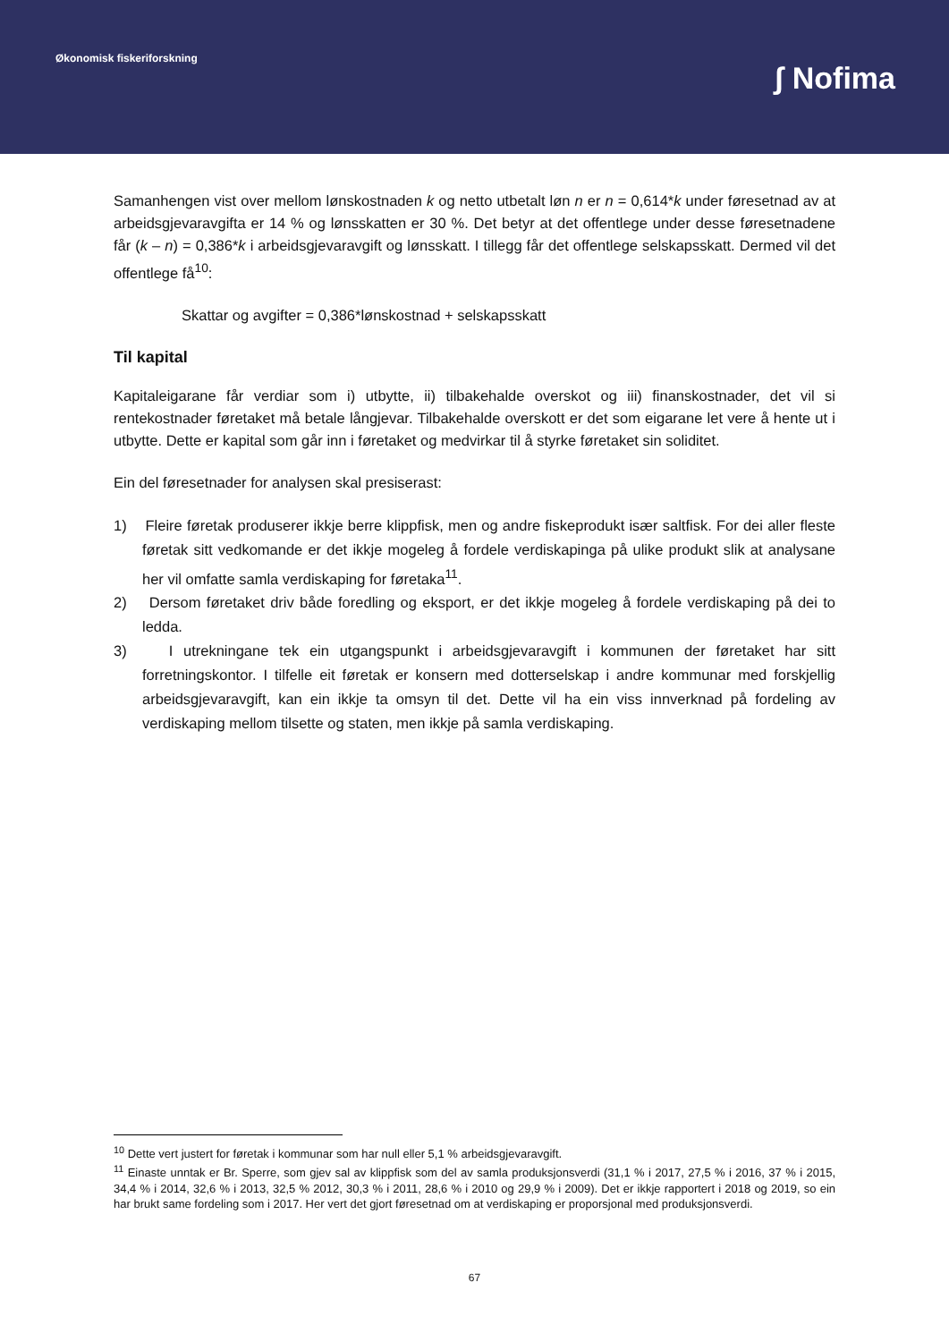Økonomisk fiskeriforskning
ʃ Nofima
Samanhengen vist over mellom lønskostnaden k og netto utbetalt løn n er n = 0,614*k under føresetnad av at arbeidsgjevaravgifta er 14 % og lønsskatten er 30 %. Det betyr at det offentlege under desse føresetnadene får (k – n) = 0,386*k i arbeidsgjevaravgift og lønsskatt. I tillegg får det offentlege selskapsskatt. Dermed vil det offentlege få<sup>10</sup>:
Skattar og avgifter = 0,386*lønskostnad + selskapsskatt
Til kapital
Kapitaleigarane får verdiar som i) utbytte, ii) tilbakehalde overskot og iii) finanskostnader, det vil si rentekostnader føretaket må betale långjevar. Tilbakehalde overskott er det som eigarane let vere å hente ut i utbytte. Dette er kapital som går inn i føretaket og medvirkar til å styrke føretaket sin soliditet.
Ein del føresetnader for analysen skal presiserast:
1) Fleire føretak produserer ikkje berre klippfisk, men og andre fiskeprodukt især saltfisk. For dei aller fleste føretak sitt vedkomande er det ikkje mogeleg å fordele verdiskapinga på ulike produkt slik at analysane her vil omfatte samla verdiskaping for føretaka<sup>11</sup>.
2) Dersom føretaket driv både foredling og eksport, er det ikkje mogeleg å fordele verdiskaping på dei to ledda.
3) I utrekningane tek ein utgangspunkt i arbeidsgjevaravgift i kommunen der føretaket har sitt forretningskontor. I tilfelle eit føretak er konsern med dotterselskap i andre kommunar med forskjellig arbeidsgjevaravgift, kan ein ikkje ta omsyn til det. Dette vil ha ein viss innverknad på fordeling av verdiskaping mellom tilsette og staten, men ikkje på samla verdiskaping.
<sup>10</sup> Dette vert justert for føretak i kommunar som har null eller 5,1 % arbeidsgjevaravgift.
<sup>11</sup> Einaste unntak er Br. Sperre, som gjev sal av klippfisk som del av samla produksjonsverdi (31,1 % i 2017, 27,5 % i 2016, 37 % i 2015, 34,4 % i 2014, 32,6 % i 2013, 32,5 % 2012, 30,3 % i 2011, 28,6 % i 2010 og 29,9 % i 2009). Det er ikkje rapportert i 2018 og 2019, so ein har brukt same fordeling som i 2017. Her vert det gjort føresetnad om at verdiskaping er proporsjonal med produksjonsverdi.
67